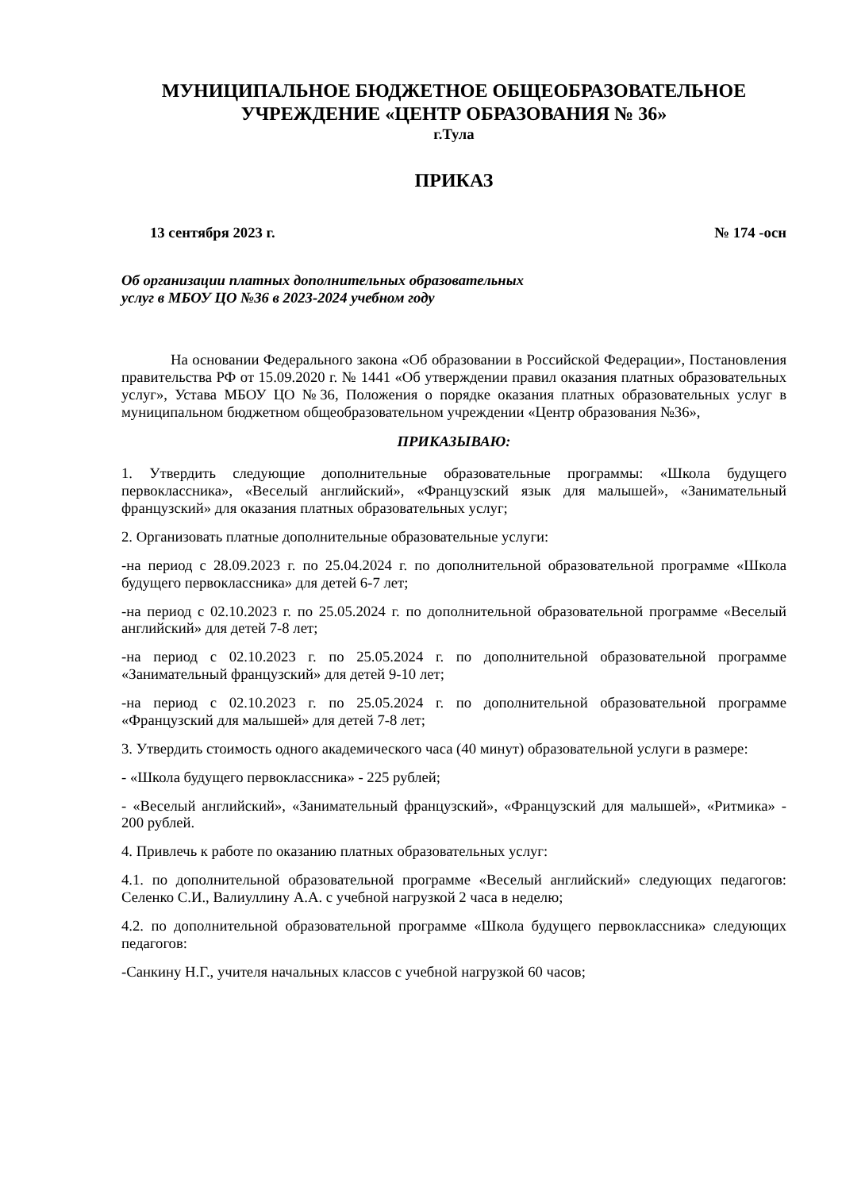МУНИЦИПАЛЬНОЕ БЮДЖЕТНОЕ ОБЩЕОБРАЗОВАТЕЛЬНОЕ
УЧРЕЖДЕНИЕ «ЦЕНТР ОБРАЗОВАНИЯ № 36»
г.Тула
ПРИКАЗ
13 сентября 2023 г. № 174 -осн
Об организации платных дополнительных образовательных
услуг в МБОУ ЦО №36 в 2023-2024 учебном году
На основании Федерального закона «Об образовании в Российской Федерации», Постановления правительства РФ от 15.09.2020 г. № 1441 «Об утверждении правил оказания платных образовательных услуг», Устава МБОУ ЦО №36, Положения о порядке оказания платных образовательных услуг в муниципальном бюджетном общеобразовательном учреждении «Центр образования №36»,
ПРИКАЗЫВАЮ:
1. Утвердить следующие дополнительные образовательные программы: «Школа будущего первоклассника», «Веселый английский», «Французский язык для малышей», «Занимательный французский» для оказания платных образовательных услуг;
2. Организовать платные дополнительные образовательные услуги:
-на период с 28.09.2023 г. по 25.04.2024 г. по дополнительной образовательной программе «Школа будущего первоклассника» для детей 6-7 лет;
-на период с 02.10.2023 г. по 25.05.2024 г. по дополнительной образовательной программе «Веселый английский» для детей 7-8 лет;
-на период с 02.10.2023 г. по 25.05.2024 г. по дополнительной образовательной программе «Занимательный французский» для детей 9-10 лет;
-на период с 02.10.2023 г. по 25.05.2024 г. по дополнительной образовательной программе «Французский для малышей» для детей 7-8 лет;
3. Утвердить стоимость одного академического часа (40 минут) образовательной услуги в размере:
- «Школа будущего первоклассника» - 225 рублей;
- «Веселый английский», «Занимательный французский», «Французский для малышей», «Ритмика» - 200 рублей.
4. Привлечь к работе по оказанию платных образовательных услуг:
4.1. по дополнительной образовательной программе «Веселый английский» следующих педагогов: Селенко С.И., Валиуллину А.А. с учебной нагрузкой 2 часа в неделю;
4.2. по дополнительной образовательной программе «Школа будущего первоклассника» следующих педагогов:
-Санкину Н.Г., учителя начальных классов с учебной нагрузкой 60 часов;